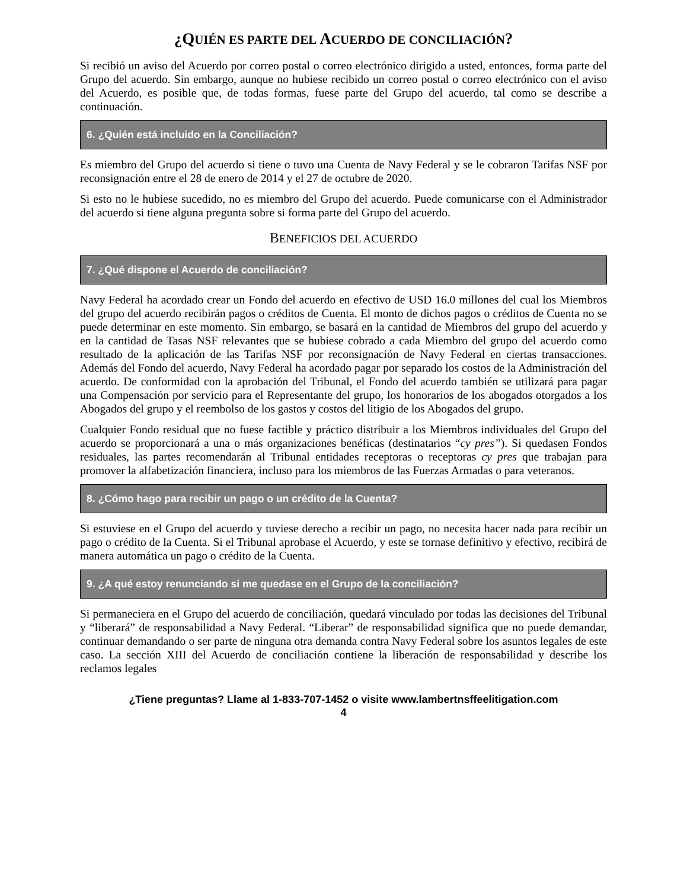¿QUIÉN ES PARTE DEL ACUERDO DE CONCILIACIÓN?
Si recibió un aviso del Acuerdo por correo postal o correo electrónico dirigido a usted, entonces, forma parte del Grupo del acuerdo. Sin embargo, aunque no hubiese recibido un correo postal o correo electrónico con el aviso del Acuerdo, es posible que, de todas formas, fuese parte del Grupo del acuerdo, tal como se describe a continuación.
6. ¿Quién está incluido en la Conciliación?
Es miembro del Grupo del acuerdo si tiene o tuvo una Cuenta de Navy Federal y se le cobraron Tarifas NSF por reconsignación entre el 28 de enero de 2014 y el 27 de octubre de 2020.
Si esto no le hubiese sucedido, no es miembro del Grupo del acuerdo. Puede comunicarse con el Administrador del acuerdo si tiene alguna pregunta sobre si forma parte del Grupo del acuerdo.
BENEFICIOS DEL ACUERDO
7. ¿Qué dispone el Acuerdo de conciliación?
Navy Federal ha acordado crear un Fondo del acuerdo en efectivo de USD 16.0 millones del cual los Miembros del grupo del acuerdo recibirán pagos o créditos de Cuenta. El monto de dichos pagos o créditos de Cuenta no se puede determinar en este momento. Sin embargo, se basará en la cantidad de Miembros del grupo del acuerdo y en la cantidad de Tasas NSF relevantes que se hubiese cobrado a cada Miembro del grupo del acuerdo como resultado de la aplicación de las Tarifas NSF por reconsignación de Navy Federal en ciertas transacciones. Además del Fondo del acuerdo, Navy Federal ha acordado pagar por separado los costos de la Administración del acuerdo. De conformidad con la aprobación del Tribunal, el Fondo del acuerdo también se utilizará para pagar una Compensación por servicio para el Representante del grupo, los honorarios de los abogados otorgados a los Abogados del grupo y el reembolso de los gastos y costos del litigio de los Abogados del grupo.
Cualquier Fondo residual que no fuese factible y práctico distribuir a los Miembros individuales del Grupo del acuerdo se proporcionará a una o más organizaciones benéficas (destinatarios “cy pres”). Si quedasen Fondos residuales, las partes recomendarán al Tribunal entidades receptoras o receptoras cy pres que trabajan para promover la alfabetización financiera, incluso para los miembros de las Fuerzas Armadas o para veteranos.
8. ¿Cómo hago para recibir un pago o un crédito de la Cuenta?
Si estuviese en el Grupo del acuerdo y tuviese derecho a recibir un pago, no necesita hacer nada para recibir un pago o crédito de la Cuenta. Si el Tribunal aprobase el Acuerdo, y este se tornase definitivo y efectivo, recibirá de manera automática un pago o crédito de la Cuenta.
9. ¿A qué estoy renunciando si me quedase en el Grupo de la conciliación?
Si permaneciera en el Grupo del acuerdo de conciliación, quedará vinculado por todas las decisiones del Tribunal y “liberará” de responsabilidad a Navy Federal. “Liberar” de responsabilidad significa que no puede demandar, continuar demandando o ser parte de ninguna otra demanda contra Navy Federal sobre los asuntos legales de este caso. La sección XIII del Acuerdo de conciliación contiene la liberación de responsabilidad y describe los reclamos legales
¿Tiene preguntas? Llame al 1-833-707-1452 o visite www.lambertnsffeelitigation.com
4